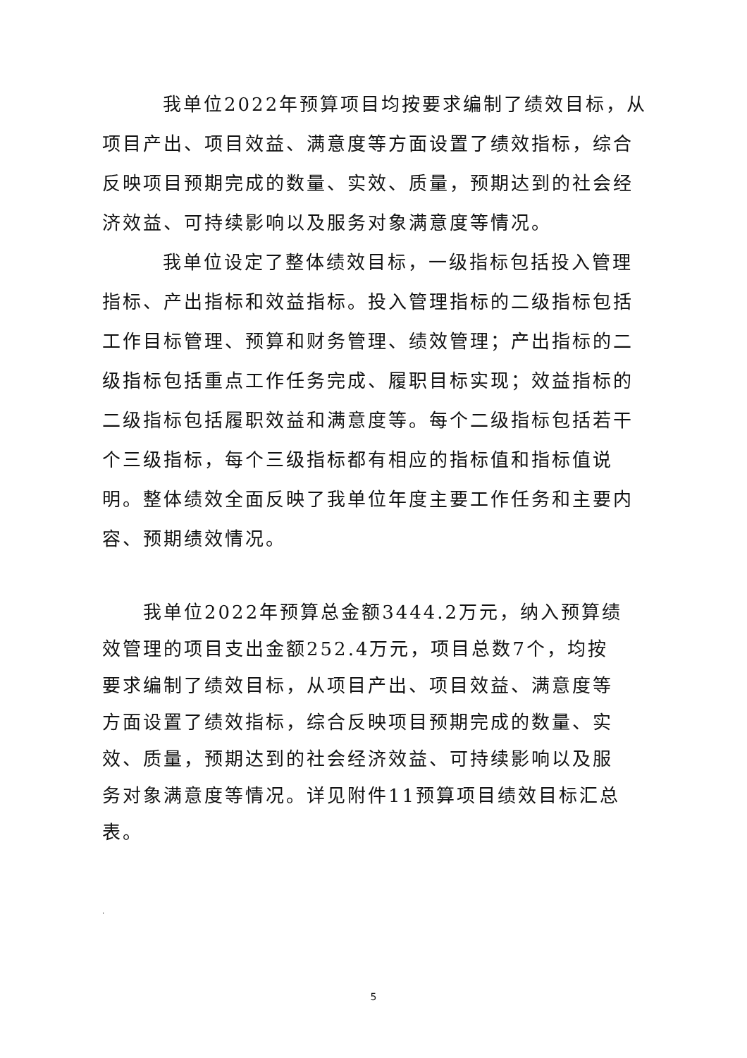我单位2022年预算项目均按要求编制了绩效目标，从项目产出、项目效益、满意度等方面设置了绩效指标，综合反映项目预期完成的数量、实效、质量，预期达到的社会经济效益、可持续影响以及服务对象满意度等情况。
我单位设定了整体绩效目标，一级指标包括投入管理指标、产出指标和效益指标。投入管理指标的二级指标包括工作目标管理、预算和财务管理、绩效管理；产出指标的二级指标包括重点工作任务完成、履职目标实现；效益指标的二级指标包括履职效益和满意度等。每个二级指标包括若干个三级指标，每个三级指标都有相应的指标值和指标值说明。整体绩效全面反映了我单位年度主要工作任务和主要内容、预期绩效情况。
我单位2022年预算总金额3444.2万元，纳入预算绩效管理的项目支出金额252.4万元，项目总数7个，均按要求编制了绩效目标，从项目产出、项目效益、满意度等方面设置了绩效指标，综合反映项目预期完成的数量、实效、质量，预期达到的社会经济效益、可持续影响以及服务对象满意度等情况。详见附件11预算项目绩效目标汇总表。
.
5